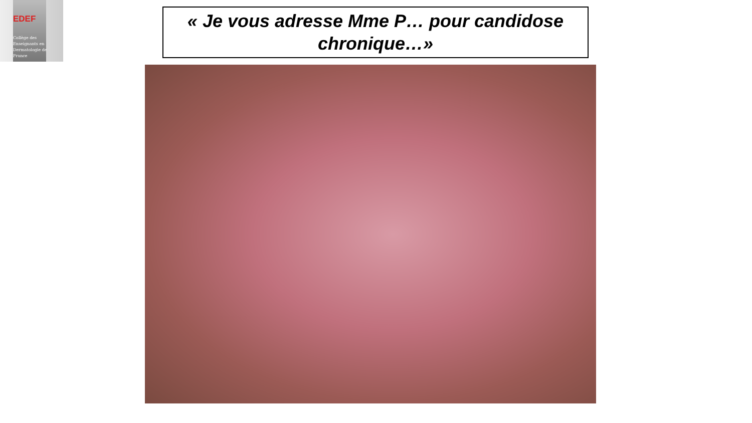EDEF
Collège des
Enseignants en
Dermatologie de
France
« Je vous adresse Mme P… pour candidose chronique…»